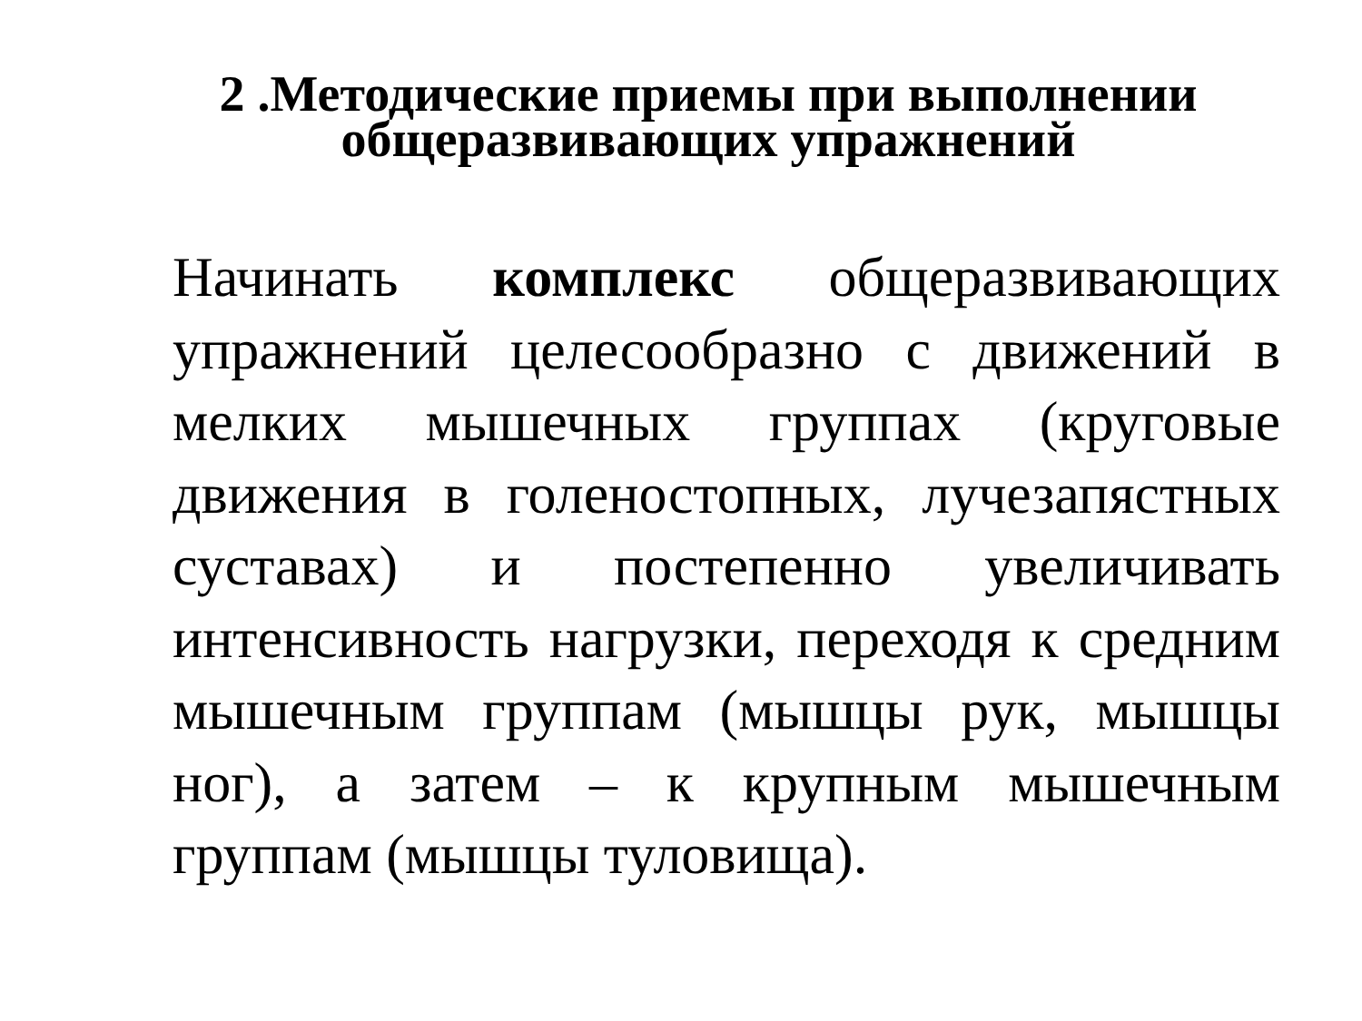2 .Методические приемы при выполнении
общеразвивающих упражнений
Начинать комплекс общеразвивающих упражнений целесообразно с движений в мелких мышечных группах (круговые движения в голеностопных, лучезапястных суставах) и постепенно увеличивать интенсивность нагрузки, переходя к средним мышечным группам (мышцы рук, мышцы ног), а затем – к крупным мышечным группам (мышцы туловища).